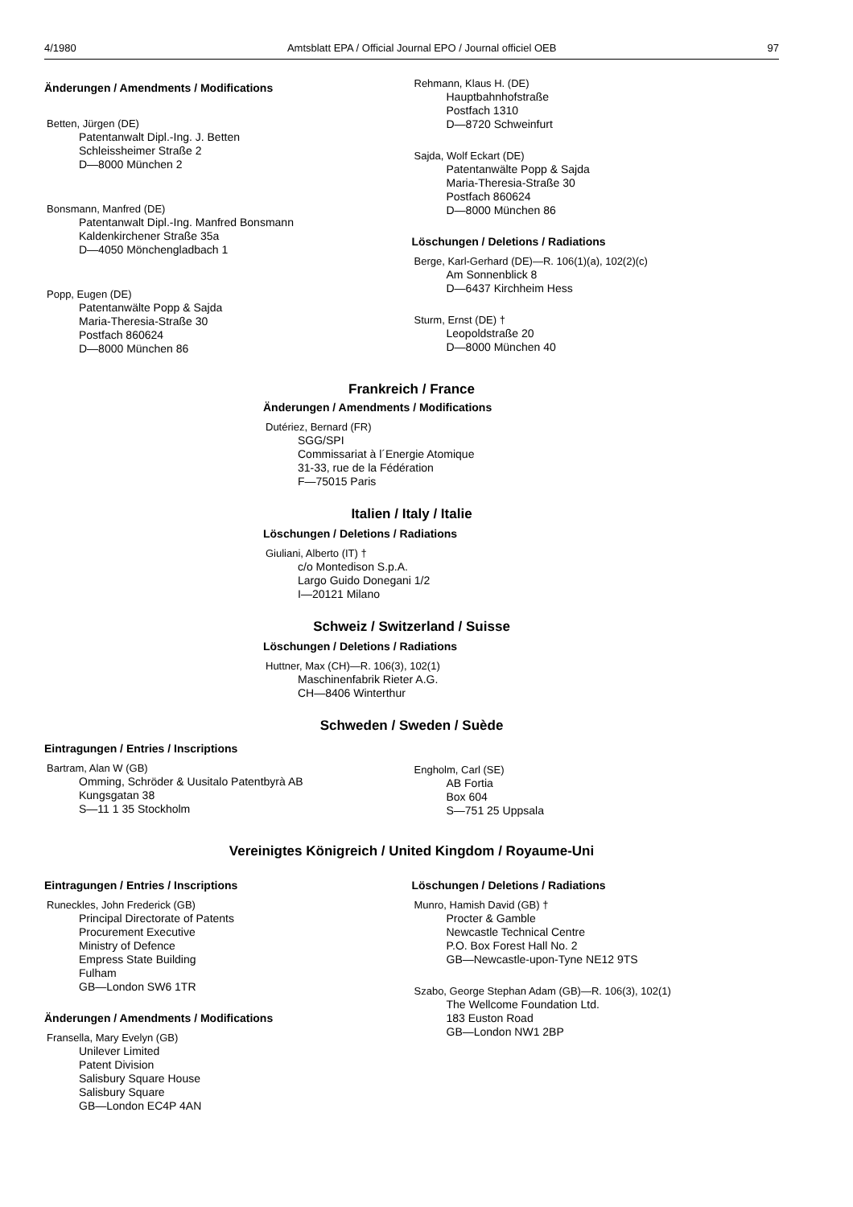4/1980 Amtsblatt EPA / Official Journal EPO / Journal officiel OEB 97
Änderungen / Amendments / Modifications
Betten, Jürgen (DE)
Patentanwalt Dipl.-Ing. J. Betten
Schleissheimer Straße 2
D—8000 München 2
Bonsmann, Manfred (DE)
Patentanwalt Dipl.-Ing. Manfred Bonsmann
Kaldenkirchener Straße 35a
D—4050 Mönchengladbach 1
Popp, Eugen (DE)
Patentanwälte Popp & Sajda
Maria-Theresia-Straße 30
Postfach 860624
D—8000 München 86
Rehmann, Klaus H. (DE)
Hauptbahnhofstraße
Postfach 1310
D—8720 Schweinfurt
Sajda, Wolf Eckart (DE)
Patentanwälte Popp & Sajda
Maria-Theresia-Straße 30
Postfach 860624
D—8000 München 86
Löschungen / Deletions / Radiations
Berge, Karl-Gerhard (DE)—R. 106(1)(a), 102(2)(c)
Am Sonnenblick 8
D—6437 Kirchheim Hess
Sturm, Ernst (DE) †
Leopoldstraße 20
D—8000 München 40
Frankreich / France
Änderungen / Amendments / Modifications
Dutériez, Bernard (FR)
SGG/SPI
Commissariat à l´Energie Atomique
31-33, rue de la Fédération
F—75015 Paris
Italien / Italy / Italie
Löschungen / Deletions / Radiations
Giuliani, Alberto (IT) †
c/o Montedison S.p.A.
Largo Guido Donegani 1/2
I—20121 Milano
Schweiz / Switzerland / Suisse
Löschungen / Deletions / Radiations
Huttner, Max (CH)—R. 106(3), 102(1)
Maschinenfabrik Rieter A.G.
CH—8406 Winterthur
Schweden / Sweden / Suède
Eintragungen / Entries / Inscriptions
Bartram, Alan W (GB)
Omming, Schröder & Uusitalo Patentbyrà AB
Kungsgatan 38
S—11 1 35 Stockholm
Engholm, Carl (SE)
AB Fortia
Box 604
S—751 25 Uppsala
Vereinigtes Königreich / United Kingdom / Royaume-Uni
Eintragungen / Entries / Inscriptions
Runeckles, John Frederick (GB)
Principal Directorate of Patents
Procurement Executive
Ministry of Defence
Empress State Building
Fulham
GB—London SW6 1TR
Änderungen / Amendments / Modifications
Fransella, Mary Evelyn (GB)
Unilever Limited
Patent Division
Salisbury Square House
Salisbury Square
GB—London EC4P 4AN
Löschungen / Deletions / Radiations
Munro, Hamish David (GB) †
Procter & Gamble
Newcastle Technical Centre
P.O. Box Forest Hall No. 2
GB—Newcastle-upon-Tyne NE12 9TS
Szabo, George Stephan Adam (GB)—R. 106(3), 102(1)
The Wellcome Foundation Ltd.
183 Euston Road
GB—London NW1 2BP